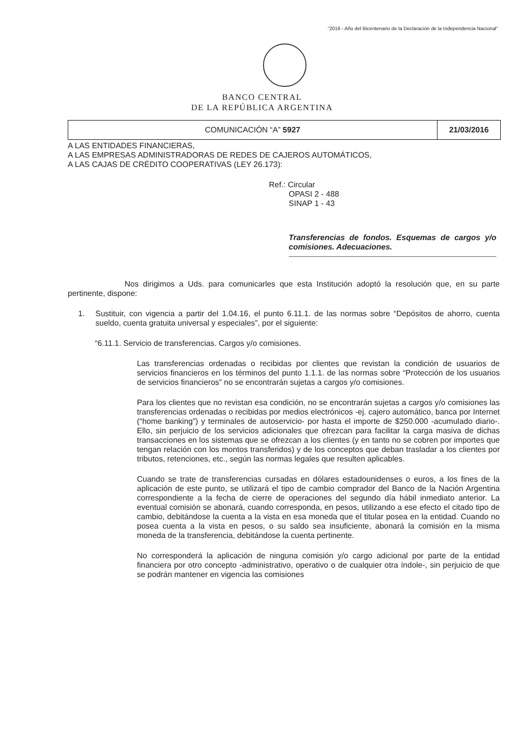“2016 - Año del Bicentenario de la Declaración de la Independencia Nacional”
BANCO CENTRAL
DE LA REPÚBLICA ARGENTINA
COMUNICACIÓN “A” 5927 21/03/2016
A LAS ENTIDADES FINANCIERAS,
A LAS EMPRESAS ADMINISTRADORAS DE REDES DE CAJEROS AUTOMÁTICOS,
A LAS CAJAS DE CRÉDITO COOPERATIVAS (LEY 26.173):
Ref.: Circular
OPASI 2 - 488
SINAP 1 - 43
Transferencias de fondos. Esquemas de cargos y/o comisiones. Adecuaciones.
Nos dirigimos a Uds. para comunicarles que esta Institución adoptó la resolución que, en su parte pertinente, dispone:
1. Sustituir, con vigencia a partir del 1.04.16, el punto 6.11.1. de las normas sobre “Depósitos de ahorro, cuenta sueldo, cuenta gratuita universal y especiales”, por el siguiente:
“6.11.1. Servicio de transferencias. Cargos y/o comisiones.
Las transferencias ordenadas o recibidas por clientes que revistan la condición de usuarios de servicios financieros en los términos del punto 1.1.1. de las normas sobre “Protección de los usuarios de servicios financieros” no se encontrarán sujetas a cargos y/o comisiones.
Para los clientes que no revistan esa condición, no se encontrarán sujetas a cargos y/o comisiones las transferencias ordenadas o recibidas por medios electrónicos -ej. cajero automático, banca por Internet (“home banking”) y terminales de autoservicio- por hasta el importe de $250.000 -acumulado diario-. Ello, sin perjuicio de los servicios adicionales que ofrezcan para facilitar la carga masiva de dichas transacciones en los sistemas que se ofrezcan a los clientes (y en tanto no se cobren por importes que tengan relación con los montos transferidos) y de los conceptos que deban trasladar a los clientes por tributos, retenciones, etc., según las normas legales que resulten aplicables.
Cuando se trate de transferencias cursadas en dólares estadounidenses o euros, a los fines de la aplicación de este punto, se utilizará el tipo de cambio comprador del Banco de la Nación Argentina correspondiente a la fecha de cierre de operaciones del segundo día hábil inmediato anterior. La eventual comisión se abonará, cuando corresponda, en pesos, utilizando a ese efecto el citado tipo de cambio, debitándose la cuenta a la vista en esa moneda que el titular posea en la entidad. Cuando no posea cuenta a la vista en pesos, o su saldo sea insuficiente, abonará la comisión en la misma moneda de la transferencia, debitándose la cuenta pertinente.
No corresponderá la aplicación de ninguna comisión y/o cargo adicional por parte de la entidad financiera por otro concepto -administrativo, operativo o de cualquier otra índole-, sin perjuicio de que se podrán mantener en vigencia las comisiones